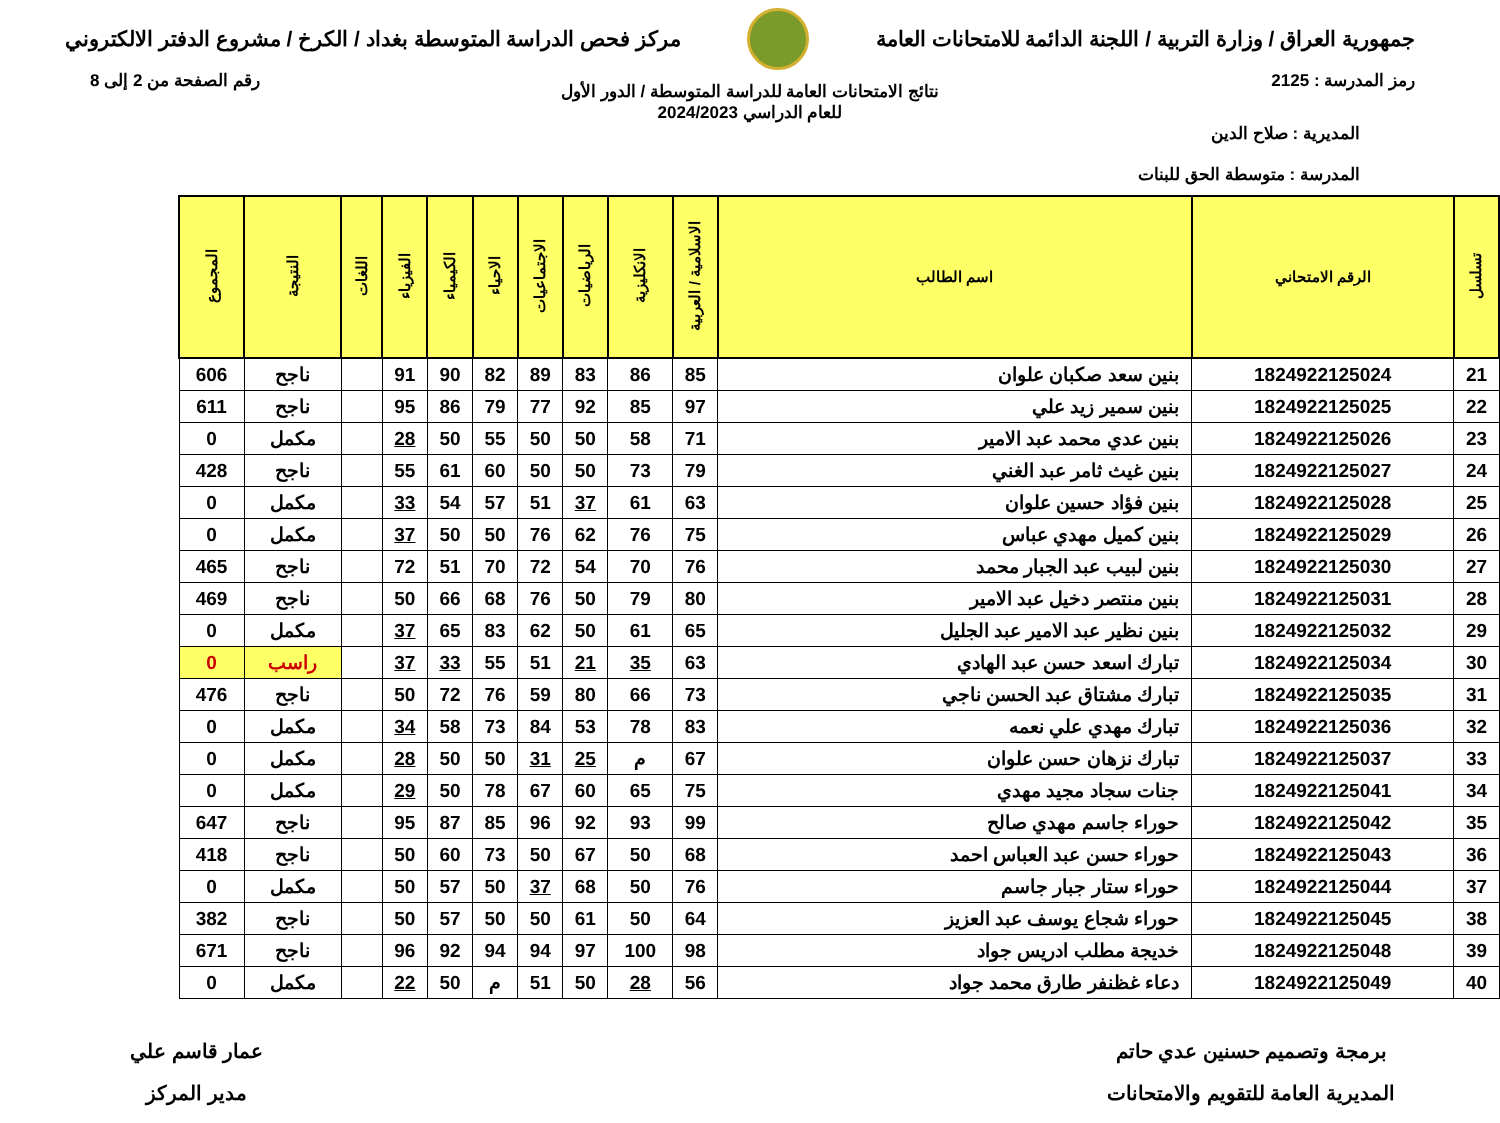جمهورية العراق / وزارة التربية / اللجنة الدائمة للامتحانات العامة
مركز فحص الدراسة المتوسطة بغداد / الكرخ / مشروع الدفتر الالكتروني
رمز المدرسة : 2125 رقم الصفحة من 2 إلى 8
نتائج الامتحانات العامة للدراسة المتوسطة / الدور الأول
للعام الدراسي 2024/2023
المديرية : صلاح الدين
المدرسة : متوسطة الحق للبنات
| تسلسل | الرقم الامتحاني | اسم الطالب | الاسلامية / العربية | الانكليزية | الرياضيات | الاجتماعيات | الاحياء | الكيمياء | الفيزياء | اللغات | النتيجة | المجموع |
| --- | --- | --- | --- | --- | --- | --- | --- | --- | --- | --- | --- | --- |
| 21 | 1824922125024 | بنين سعد صكبان علوان | 85 | 86 | 83 | 89 | 82 | 90 | 91 | | ناجح | 606 |
| 22 | 1824922125025 | بنين سمير زيد علي | 97 | 85 | 92 | 77 | 79 | 86 | 95 | | ناجح | 611 |
| 23 | 1824922125026 | بنين عدي محمد عبد الامير | 71 | 58 | 50 | 50 | 55 | 50 | 28 | | مكمل | 0 |
| 24 | 1824922125027 | بنين غيث ثامر عبد الغني | 79 | 73 | 50 | 50 | 60 | 61 | 55 | | ناجح | 428 |
| 25 | 1824922125028 | بنين فؤاد حسين علوان | 63 | 61 | 37 | 51 | 57 | 54 | 33 | | مكمل | 0 |
| 26 | 1824922125029 | بنين كميل مهدي عباس | 75 | 76 | 62 | 76 | 50 | 50 | 37 | | مكمل | 0 |
| 27 | 1824922125030 | بنين لبيب عبد الجبار محمد | 76 | 70 | 54 | 72 | 70 | 51 | 72 | | ناجح | 465 |
| 28 | 1824922125031 | بنين منتصر دخيل عبد الامير | 80 | 79 | 50 | 76 | 68 | 66 | 50 | | ناجح | 469 |
| 29 | 1824922125032 | بنين نظير عبد الامير عبد الجليل | 65 | 61 | 50 | 62 | 83 | 65 | 37 | | مكمل | 0 |
| 30 | 1824922125034 | تبارك اسعد حسن عبد الهادي | 63 | 35 | 21 | 51 | 55 | 33 | 37 | | راسب | 0 |
| 31 | 1824922125035 | تبارك مشتاق عبد الحسن ناجي | 73 | 66 | 80 | 59 | 76 | 72 | 50 | | ناجح | 476 |
| 32 | 1824922125036 | تبارك مهدي علي نعمه | 83 | 78 | 53 | 84 | 73 | 58 | 34 | | مكمل | 0 |
| 33 | 1824922125037 | تبارك نزهان حسن علوان | 67 | م | 25 | 31 | 50 | 50 | 28 | | مكمل | 0 |
| 34 | 1824922125041 | جنات سجاد مجيد مهدي | 75 | 65 | 60 | 67 | 78 | 50 | 29 | | مكمل | 0 |
| 35 | 1824922125042 | حوراء جاسم مهدي صالح | 99 | 93 | 92 | 96 | 85 | 87 | 95 | | ناجح | 647 |
| 36 | 1824922125043 | حوراء حسن عبد العباس احمد | 68 | 50 | 67 | 50 | 73 | 60 | 50 | | ناجح | 418 |
| 37 | 1824922125044 | حوراء ستار جبار جاسم | 76 | 50 | 68 | 37 | 50 | 57 | 50 | | مكمل | 0 |
| 38 | 1824922125045 | حوراء شجاع يوسف عبد العزيز | 64 | 50 | 61 | 50 | 50 | 57 | 50 | | ناجح | 382 |
| 39 | 1824922125048 | خديجة مطلب ادريس جواد | 98 | 100 | 97 | 94 | 94 | 92 | 96 | | ناجح | 671 |
| 40 | 1824922125049 | دعاء غظنفر طارق محمد جواد | 56 | 28 | 50 | 51 | م | 50 | 22 | | مكمل | 0 |
برمجة وتصميم حسنين عدي حاتم
المديرية العامة للتقويم والامتحانات
عمار قاسم علي
مدير المركز